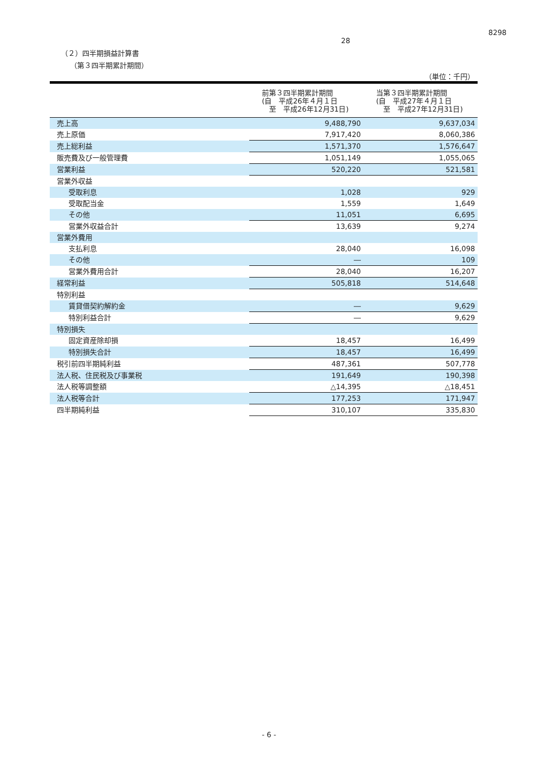8298
28
（２）四半期損益計算書
（第３四半期累計期間）
（単位：千円）
| | 前第３四半期累計期間 (自 平成26年４月１日 至 平成26年12月31日) | 当第３四半期累計期間 (自 平成27年４月１日 至 平成27年12月31日) |
| --- | --- | --- |
| 売上高 | 9,488,790 | 9,637,034 |
| 売上原価 | 7,917,420 | 8,060,386 |
| 売上総利益 | 1,571,370 | 1,576,647 |
| 販売費及び一般管理費 | 1,051,149 | 1,055,065 |
| 営業利益 | 520,220 | 521,581 |
| 営業外収益 | | |
| 受取利息 | 1,028 | 929 |
| 受取配当金 | 1,559 | 1,649 |
| その他 | 11,051 | 6,695 |
| 営業外収益合計 | 13,639 | 9,274 |
| 営業外費用 | | |
| 支払利息 | 28,040 | 16,098 |
| その他 | ― | 109 |
| 営業外費用合計 | 28,040 | 16,207 |
| 経常利益 | 505,818 | 514,648 |
| 特別利益 | | |
| 賃貸借契約解約金 | ― | 9,629 |
| 特別利益合計 | ― | 9,629 |
| 特別損失 | | |
| 固定資産除却損 | 18,457 | 16,499 |
| 特別損失合計 | 18,457 | 16,499 |
| 税引前四半期純利益 | 487,361 | 507,778 |
| 法人税、住民税及び事業税 | 191,649 | 190,398 |
| 法人税等調整額 | △14,395 | △18,451 |
| 法人税等合計 | 177,253 | 171,947 |
| 四半期純利益 | 310,107 | 335,830 |
- 6 -